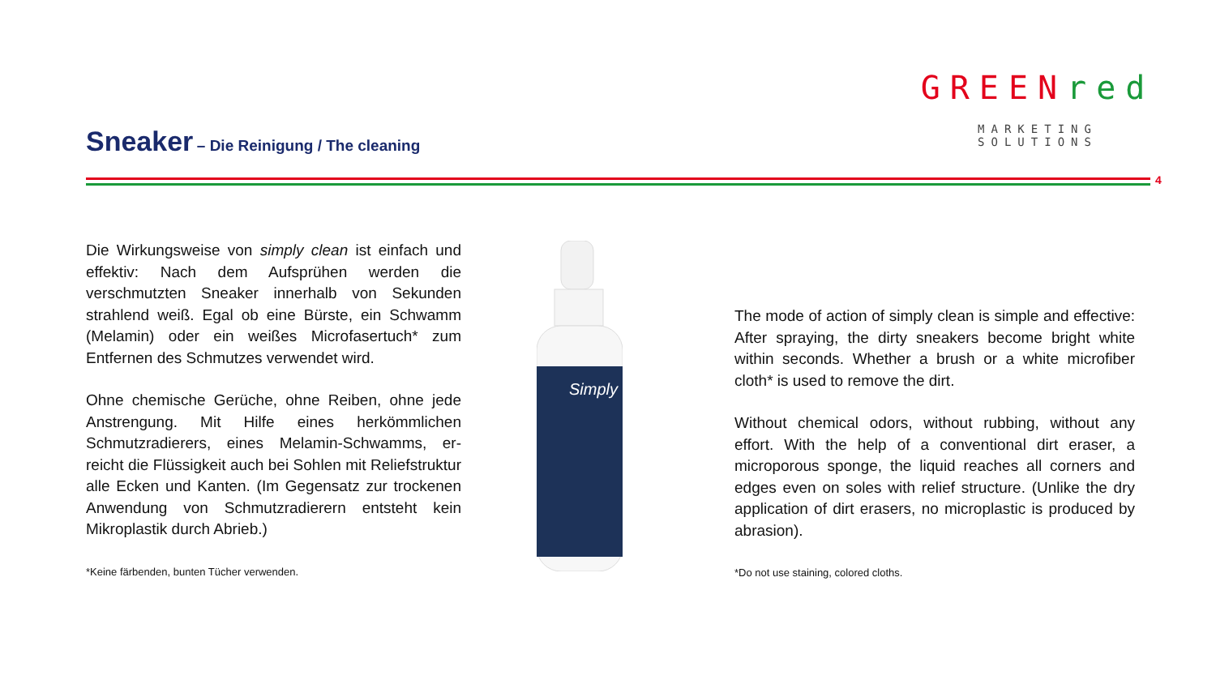Sneaker
– Die Reinigung / The cleaning
GREEN red
MARKETING SOLUTIONS
4
Die Wirkungsweise von simply clean ist einfach und effektiv: Nach dem Aufsprühen werden die verschmutzten Sneaker innerhalb von Sekunden strahlend weiß. Egal ob eine Bürste, ein Schwamm (Melamin) oder ein weißes Microfasertuch* zum Entfernen des Schmutzes verwendet wird.
Ohne chemische Gerüche, ohne Reiben, ohne jede Anstrengung. Mit Hilfe eines herkömmlichen Schmutzradierers, eines Melamin-Schwamms, er-reicht die Flüssigkeit auch bei Sohlen mit Reliefstruktur alle Ecken und Kanten. (Im Gegensatz zur trockenen Anwendung von Schmutzradierern entsteht kein Mikroplastik durch Abrieb.)
*Keine färbenden, bunten Tücher verwenden.
Simply
The mode of action of simply clean is simple and effective: After spraying, the dirty sneakers become bright white within seconds. Whether a brush or a white microfiber cloth* is used to remove the dirt.
Without chemical odors, without rubbing, without any effort. With the help of a conventional dirt eraser, a microporous sponge, the liquid reaches all corners and edges even on soles with relief structure. (Unlike the dry application of dirt erasers, no microplastic is produced by abrasion).
*Do not use staining, colored cloths.